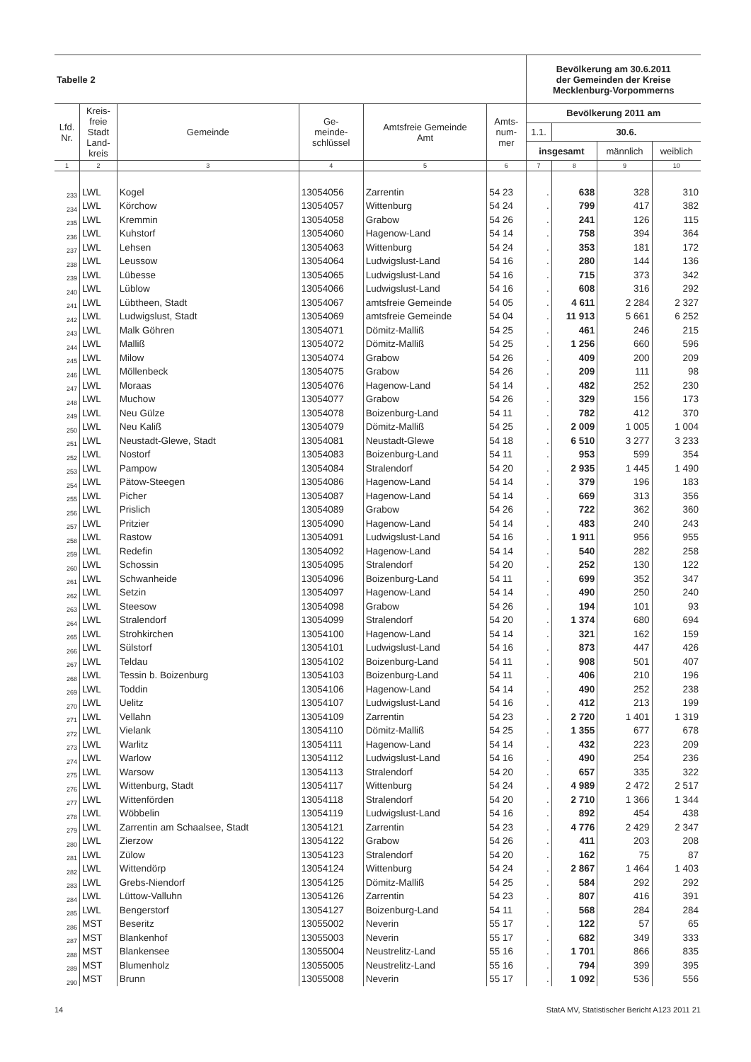| Tabelle 2 | | | | | | Bevölkerung am 30.6.2011 der Gemeinden der Kreise Mecklenburg-Vorpommerns | | | |
| Lfd. Nr. | Kreis- freie Stadt Land- kreis | Gemeinde | Ge- meinde- schlüssel | Amtsfreie Gemeinde Amt | Amts- num- mer | Bevölkerung 2011 am | | | |
| | | | | | | 1.1. | 30.6. | | |
| | | | | | | insgesamt | | männlich | weiblich |
| 1 | 2 | 3 | 4 | 5 | 6 | 7 | 8 | 9 | 10 |
| 233 | LWL | Kogel | 13054056 | Zarrentin | 54 23 | . | 638 | 328 | 310 |
| 234 | LWL | Körchow | 13054057 | Wittenburg | 54 24 | . | 799 | 417 | 382 |
| 235 | LWL | Kremmin | 13054058 | Grabow | 54 26 | . | 241 | 126 | 115 |
| 236 | LWL | Kuhstorf | 13054060 | Hagenow-Land | 54 14 | . | 758 | 394 | 364 |
| 237 | LWL | Lehsen | 13054063 | Wittenburg | 54 24 | . | 353 | 181 | 172 |
| 238 | LWL | Leussow | 13054064 | Ludwigslust-Land | 54 16 | . | 280 | 144 | 136 |
| 239 | LWL | Lübesse | 13054065 | Ludwigslust-Land | 54 16 | . | 715 | 373 | 342 |
| 240 | LWL | Lüblow | 13054066 | Ludwigslust-Land | 54 16 | . | 608 | 316 | 292 |
| 241 | LWL | Lübtheen, Stadt | 13054067 | amtsfreie Gemeinde | 54 05 | . | 4 611 | 2 284 | 2 327 |
| 242 | LWL | Ludwigslust, Stadt | 13054069 | amtsfreie Gemeinde | 54 04 | . | 11 913 | 5 661 | 6 252 |
| 243 | LWL | Malk Göhren | 13054071 | Dömitz-Malliß | 54 25 | . | 461 | 246 | 215 |
| 244 | LWL | Malliß | 13054072 | Dömitz-Malliß | 54 25 | . | 1 256 | 660 | 596 |
| 245 | LWL | Milow | 13054074 | Grabow | 54 26 | . | 409 | 200 | 209 |
| 246 | LWL | Möllenbeck | 13054075 | Grabow | 54 26 | . | 209 | 111 | 98 |
| 247 | LWL | Moraas | 13054076 | Hagenow-Land | 54 14 | . | 482 | 252 | 230 |
| 248 | LWL | Muchow | 13054077 | Grabow | 54 26 | . | 329 | 156 | 173 |
| 249 | LWL | Neu Gülze | 13054078 | Boizenburg-Land | 54 11 | . | 782 | 412 | 370 |
| 250 | LWL | Neu Kaliß | 13054079 | Dömitz-Malliß | 54 25 | . | 2 009 | 1 005 | 1 004 |
| 251 | LWL | Neustadt-Glewe, Stadt | 13054081 | Neustadt-Glewe | 54 18 | . | 6 510 | 3 277 | 3 233 |
| 252 | LWL | Nostorf | 13054083 | Boizenburg-Land | 54 11 | . | 953 | 599 | 354 |
| 253 | LWL | Pampow | 13054084 | Stralendorf | 54 20 | . | 2 935 | 1 445 | 1 490 |
| 254 | LWL | Pätow-Steegen | 13054086 | Hagenow-Land | 54 14 | . | 379 | 196 | 183 |
| 255 | LWL | Picher | 13054087 | Hagenow-Land | 54 14 | . | 669 | 313 | 356 |
| 256 | LWL | Prislich | 13054089 | Grabow | 54 26 | . | 722 | 362 | 360 |
| 257 | LWL | Pritzier | 13054090 | Hagenow-Land | 54 14 | . | 483 | 240 | 243 |
| 258 | LWL | Rastow | 13054091 | Ludwigslust-Land | 54 16 | . | 1 911 | 956 | 955 |
| 259 | LWL | Redefin | 13054092 | Hagenow-Land | 54 14 | . | 540 | 282 | 258 |
| 260 | LWL | Schossin | 13054095 | Stralendorf | 54 20 | . | 252 | 130 | 122 |
| 261 | LWL | Schwanheide | 13054096 | Boizenburg-Land | 54 11 | . | 699 | 352 | 347 |
| 262 | LWL | Setzin | 13054097 | Hagenow-Land | 54 14 | . | 490 | 250 | 240 |
| 263 | LWL | Steesow | 13054098 | Grabow | 54 26 | . | 194 | 101 | 93 |
| 264 | LWL | Stralendorf | 13054099 | Stralendorf | 54 20 | . | 1 374 | 680 | 694 |
| 265 | LWL | Strohkirchen | 13054100 | Hagenow-Land | 54 14 | . | 321 | 162 | 159 |
| 266 | LWL | Sülstorf | 13054101 | Ludwigslust-Land | 54 16 | . | 873 | 447 | 426 |
| 267 | LWL | Teldau | 13054102 | Boizenburg-Land | 54 11 | . | 908 | 501 | 407 |
| 268 | LWL | Tessin b. Boizenburg | 13054103 | Boizenburg-Land | 54 11 | . | 406 | 210 | 196 |
| 269 | LWL | Toddin | 13054106 | Hagenow-Land | 54 14 | . | 490 | 252 | 238 |
| 270 | LWL | Uelitz | 13054107 | Ludwigslust-Land | 54 16 | . | 412 | 213 | 199 |
| 271 | LWL | Vellahn | 13054109 | Zarrentin | 54 23 | . | 2 720 | 1 401 | 1 319 |
| 272 | LWL | Vielank | 13054110 | Dömitz-Malliß | 54 25 | . | 1 355 | 677 | 678 |
| 273 | LWL | Warlitz | 13054111 | Hagenow-Land | 54 14 | . | 432 | 223 | 209 |
| 274 | LWL | Warlow | 13054112 | Ludwigslust-Land | 54 16 | . | 490 | 254 | 236 |
| 275 | LWL | Warsow | 13054113 | Stralendorf | 54 20 | . | 657 | 335 | 322 |
| 276 | LWL | Wittenburg, Stadt | 13054117 | Wittenburg | 54 24 | . | 4 989 | 2 472 | 2 517 |
| 277 | LWL | Wittenförden | 13054118 | Stralendorf | 54 20 | . | 2 710 | 1 366 | 1 344 |
| 278 | LWL | Wöbbelin | 13054119 | Ludwigslust-Land | 54 16 | . | 892 | 454 | 438 |
| 279 | LWL | Zarrentin am Schaalsee, Stadt | 13054121 | Zarrentin | 54 23 | . | 4 776 | 2 429 | 2 347 |
| 280 | LWL | Zierzow | 13054122 | Grabow | 54 26 | . | 411 | 203 | 208 |
| 281 | LWL | Zülow | 13054123 | Stralendorf | 54 20 | . | 162 | 75 | 87 |
| 282 | LWL | Wittendörp | 13054124 | Wittenburg | 54 24 | . | 2 867 | 1 464 | 1 403 |
| 283 | LWL | Grebs-Niendorf | 13054125 | Dömitz-Malliß | 54 25 | . | 584 | 292 | 292 |
| 284 | LWL | Lüttow-Valluhn | 13054126 | Zarrentin | 54 23 | . | 807 | 416 | 391 |
| 285 | LWL | Bengerstorf | 13054127 | Boizenburg-Land | 54 11 | . | 568 | 284 | 284 |
| 286 | MST | Beseritz | 13055002 | Neverin | 55 17 | . | 122 | 57 | 65 |
| 287 | MST | Blankenhof | 13055003 | Neverin | 55 17 | . | 682 | 349 | 333 |
| 288 | MST | Blankensee | 13055004 | Neustrelitz-Land | 55 16 | . | 1 701 | 866 | 835 |
| 289 | MST | Blumenholz | 13055005 | Neustrelitz-Land | 55 16 | . | 794 | 399 | 395 |
| 290 | MST | Brunn | 13055008 | Neverin | 55 17 | . | 1 092 | 536 | 556 |
14 StatA MV, Statistischer Bericht A123 2011 21